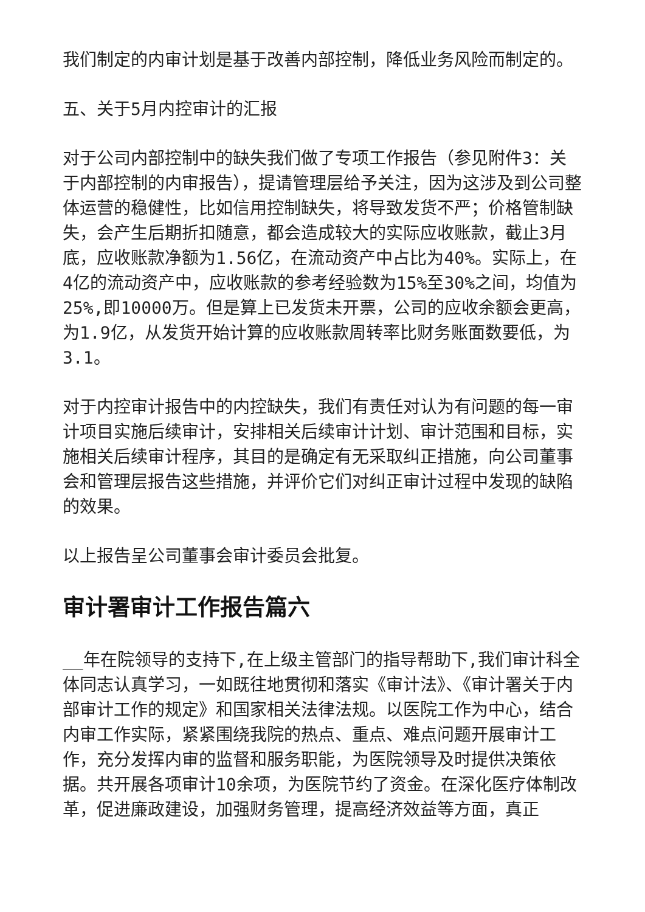我们制定的内审计划是基于改善内部控制，降低业务风险而制定的。
五、关于5月内控审计的汇报
对于公司内部控制中的缺失我们做了专项工作报告（参见附件3：关于内部控制的内审报告），提请管理层给予关注，因为这涉及到公司整体运营的稳健性，比如信用控制缺失，将导致发货不严；价格管制缺失，会产生后期折扣随意，都会造成较大的实际应收账款，截止3月底，应收账款净额为1.56亿，在流动资产中占比为40%。实际上，在4亿的流动资产中，应收账款的参考经验数为15%至30%之间，均值为25%,即10000万。但是算上已发货未开票，公司的应收余额会更高，为1.9亿，从发货开始计算的应收账款周转率比财务账面数要低，为3.1。
对于内控审计报告中的内控缺失，我们有责任对认为有问题的每一审计项目实施后续审计，安排相关后续审计计划、审计范围和目标，实施相关后续审计程序，其目的是确定有无采取纠正措施，向公司董事会和管理层报告这些措施，并评价它们对纠正审计过程中发现的缺陷的效果。
以上报告呈公司董事会审计委员会批复。
审计署审计工作报告篇六
__年在院领导的支持下,在上级主管部门的指导帮助下,我们审计科全体同志认真学习，一如既往地贯彻和落实《审计法》、《审计署关于内部审计工作的规定》和国家相关法律法规。以医院工作为中心，结合内审工作实际，紧紧围绕我院的热点、重点、难点问题开展审计工作，充分发挥内审的监督和服务职能，为医院领导及时提供决策依据。共开展各项审计10余项，为医院节约了资金。在深化医疗体制改革，促进廉政建设，加强财务管理，提高经济效益等方面，真正